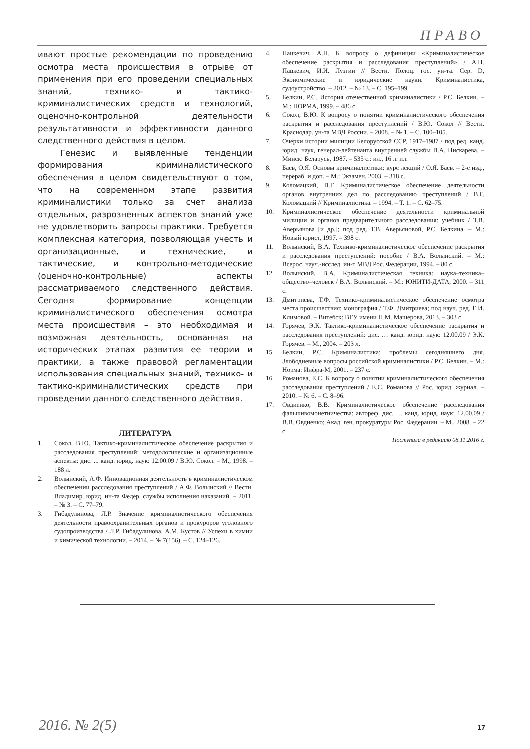ПРАВО
ивают простые рекомендации по проведению осмотра места происшествия в отрыве от применения при его проведении специальных знаний, технико- и тактико-криминалистических средств и технологий, оценочно-контрольной деятельности результативности и эффективности данного следственного действия в целом.
Генезис и выявленные тенденции формирования криминалистического обеспечения в целом свидетельствуют о том, что на современном этапе развития криминалистики только за счет анализа отдельных, разрозненных аспектов знаний уже не удовлетворить запросы практики. Требуется комплексная категория, позволяющая учесть и организационные, и технические, и тактические, и контрольно-методические (оценочно-контрольные) аспекты рассматриваемого следственного действия. Сегодня формирование концепции криминалистического обеспечения осмотра места происшествия – это необходимая и возможная деятельность, основанная на исторических этапах развития ее теории и практики, а также правовой регламентации использования специальных знаний, технико- и тактико-криминалистических средств при проведении данного следственного действия.
ЛИТЕРАТУРА
1. Сокол, В.Ю. Тактико-криминалистическое обеспечение раскрытия и расследования преступлений: методологические и организационные аспекты: дис. ... канд. юрид. наук: 12.00.09 / В.Ю. Сокол. – М., 1998. – 188 л.
2. Волынский, А.Ф. Инновационная деятельность в криминалистическом обеспечении расследования преступлений / А.Ф. Волынский // Вестн. Владимир. юрид. ин-та Федер. службы исполнения наказаний. – 2011. – № 3. – С. 77–79.
3. Гибадулинова, Л.Р. Значение криминалистического обеспечения деятельности правоохранительных органов и прокуроров уголовного судопроизводства / Л.Р. Гибадулинова, А.М. Кустов // Успехи в химии и химической технологии. – 2014. – № 7(156). – С. 124–126.
4. Пацкевич, А.П. К вопросу о дефиниции «Криминалистическое обеспечение раскрытия и расследования преступлений» / А.П. Пацкевич, И.И. Лузгин // Вестн. Полоц. гос. ун-та. Сер. D, Экономические и юридические науки. Криминалистика, судоустройство. – 2012. – № 13. – С. 195–199.
5. Белкин, Р.С. История отечественной криминалистики / Р.С. Белкин. – М.: НОРМА, 1999. – 486 с.
6. Сокол, В.Ю. К вопросу о понятии криминалистического обеспечения раскрытия и расследования преступлений / В.Ю. Сокол // Вестн. Краснодар. ун-та МВД России. – 2008. – № 1. – С. 100–105.
7. Очерки истории милиции Белорусской ССР, 1917–1987 / под ред. канд. юрид. наук, генерал-лейтенанта внутренней службы В.А. Пискарева. – Минск: Беларусь, 1987. – 535 с.: ил., 16 л. ил.
8. Баев, О.Я. Основы криминалистики: курс лекций / О.Я. Баев. – 2-е изд., перераб. и доп. – М.: Экзамен, 2003. – 318 с.
9. Коломацкий, В.Г. Криминалистическое обеспечение деятельности органов внутренних дел по расследованию преступлений / В.Г. Коломацкий // Криминалистика. – 1994. – Т. 1. – С. 62–75.
10. Криминалистическое обеспечение деятельности криминальной милиции и органов предварительного расследования: учебник / Т.В. Аверьянова [и др.]; под ред. Т.В. Аверьяновой, Р.С. Белкина. – М.: Новый юрист, 1997. – 398 с.
11. Волынский, В.А. Технико-криминалистическое обеспечение раскрытия и расследования преступлений: пособие / В.А. Волынский. – М.: Всерос. науч.-исслед. ин-т МВД Рос. Федерации, 1994. – 80 с.
12. Волынский, В.А. Криминалистическая техника: наука–техника–общество–человек / В.А. Волынский. – М.: ЮНИТИ-ДАТА, 2000. – 311 с.
13. Дмитриева, Т.Ф. Технико-криминалистическое обеспечение осмотра места происшествия: монография / Т.Ф. Дмитриева; под науч. ред. Е.И. Климовой. – Витебск: ВГУ имени П.М. Машерова, 2013. – 303 с.
14. Горячев, Э.К. Тактико-криминалистическое обеспечение раскрытия и расследования преступлений: дис. … канд. юрид. наук: 12.00.09 / Э.К. Горячев. – М., 2004. – 203 л.
15. Белкин, Р.С. Криминалистика: проблемы сегодняшнего дня. Злободневные вопросы российской криминалистики / Р.С. Белкин. – М.: Норма: Инфра-М, 2001. – 237 с.
16. Романова, Е.С. К вопросу о понятии криминалистического обеспечения расследования преступлений / Е.С. Романова // Рос. юрид. журнал. – 2010. – № 6. – С. 8–96.
17. Овдиенко, В.В. Криминалистическое обеспечение расследования фальшивомонетничества: автореф. дис. … канд. юрид. наук: 12.00.09 / В.В. Овдиенко; Акад. ген. прокуратуры Рос. Федерации. – М., 2008. – 22 с.
Поступила в редакцию 08.11.2016 г.
2016. № 2(5) 17